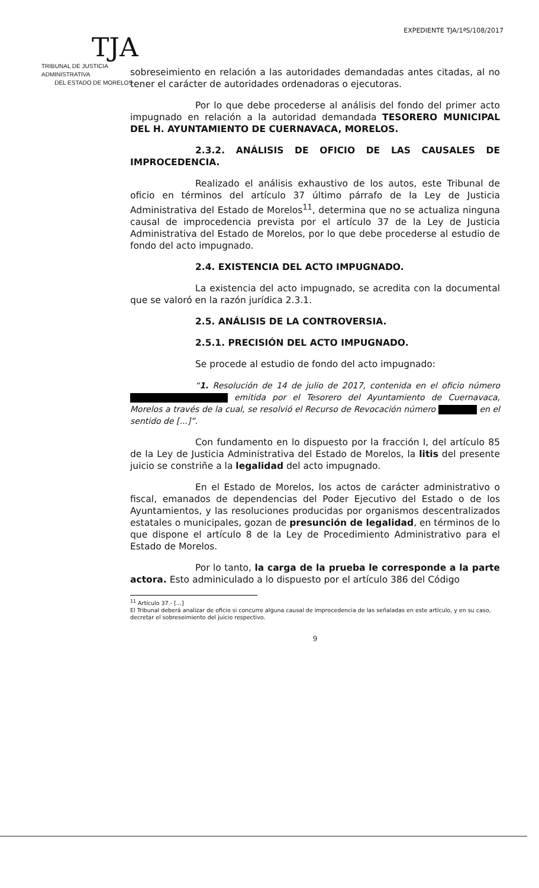EXPEDIENTE TJA/1ªS/108/2017
TJA
TRIBUNAL DE JUSTICIA ADMINISTRATIVA
DEL ESTADO DE MORELOS
sobreseimiento en relación a las autoridades demandadas antes citadas, al no tener el carácter de autoridades ordenadoras o ejecutoras.
Por lo que debe procederse al análisis del fondo del primer acto impugnado en relación a la autoridad demandada TESORERO MUNICIPAL DEL H. AYUNTAMIENTO DE CUERNAVACA, MORELOS.
2.3.2. ANÁLISIS DE OFICIO DE LAS CAUSALES DE IMPROCEDENCIA.
Realizado el análisis exhaustivo de los autos, este Tribunal de oficio en términos del artículo 37 último párrafo de la Ley de Justicia Administrativa del Estado de Morelos<sup>11</sup>, determina que no se actualiza ninguna causal de improcedencia prevista por el artículo 37 de la Ley de Justicia Administrativa del Estado de Morelos, por lo que debe procederse al estudio de fondo del acto impugnado.
2.4. EXISTENCIA DEL ACTO IMPUGNADO.
La existencia del acto impugnado, se acredita con la documental que se valoró en la razón jurídica 2.3.1.
2.5. ANÁLISIS DE LA CONTROVERSIA.
2.5.1. PRECISIÓN DEL ACTO IMPUGNADO.
Se procede al estudio de fondo del acto impugnado:
“1. Resolución de 14 de julio de 2017, contenida en el oficio número emitida por el Tesorero del Ayuntamiento de Cuernavaca, Morelos a través de la cual, se resolvió el Recurso de Revocación número en el sentido de [...]”.
Con fundamento en lo dispuesto por la fracción I, del artículo 85 de la Ley de Justicia Administrativa del Estado de Morelos, la litis del presente juicio se constriñe a la legalidad del acto impugnado.
En el Estado de Morelos, los actos de carácter administrativo o fiscal, emanados de dependencias del Poder Ejecutivo del Estado o de los Ayuntamientos, y las resoluciones producidas por organismos descentralizados estatales o municipales, gozan de presunción de legalidad, en términos de lo que dispone el artículo 8 de la Ley de Procedimiento Administrativo para el Estado de Morelos.
Por lo tanto, la carga de la prueba le corresponde a la parte actora. Esto adminiculado a lo dispuesto por el artículo 386 del Código
<sup>11</sup> Artículo 37.- [...]
El Tribunal deberá analizar de oficio si concurre alguna causal de improcedencia de las señaladas en este artículo, y en su caso, decretar el sobreseimiento del juicio respectivo.
9